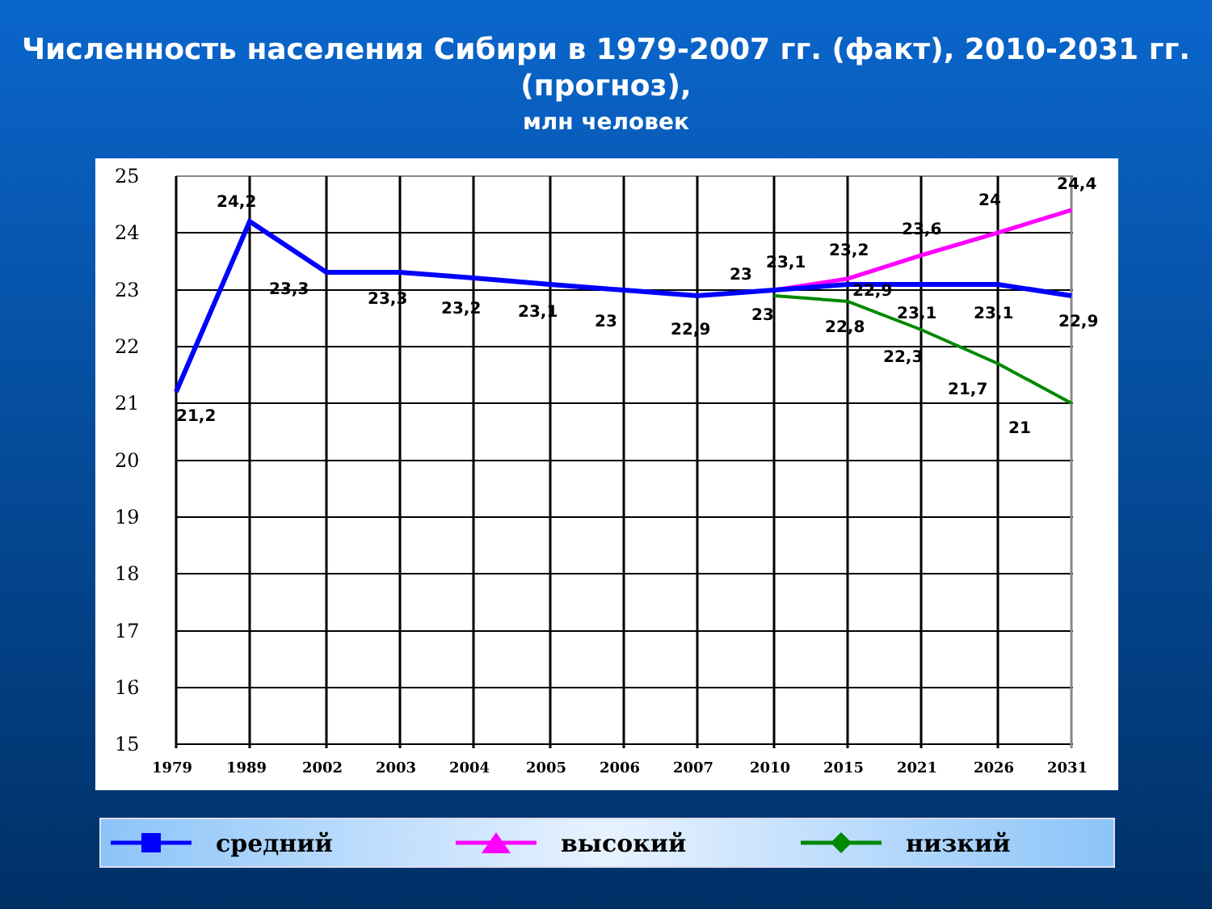Численность населения Сибири в 1979-2007 гг. (факт), 2010-2031 гг. (прогноз),
млн человек
25
24
23
22
21
20
19
18
17
16
15
1979
1989
2002
2003
2004
2005
2006
2007
2010
2015
2021
2026
2031
21,2
24,2
23,3
23,3
23,2
23,1
23
22,9
23
23,1
23,2
23,6
24
24,4
23
22,9
22,8
23,1
23,1
22,9
22,3
21,7
21
средний высокий низкий